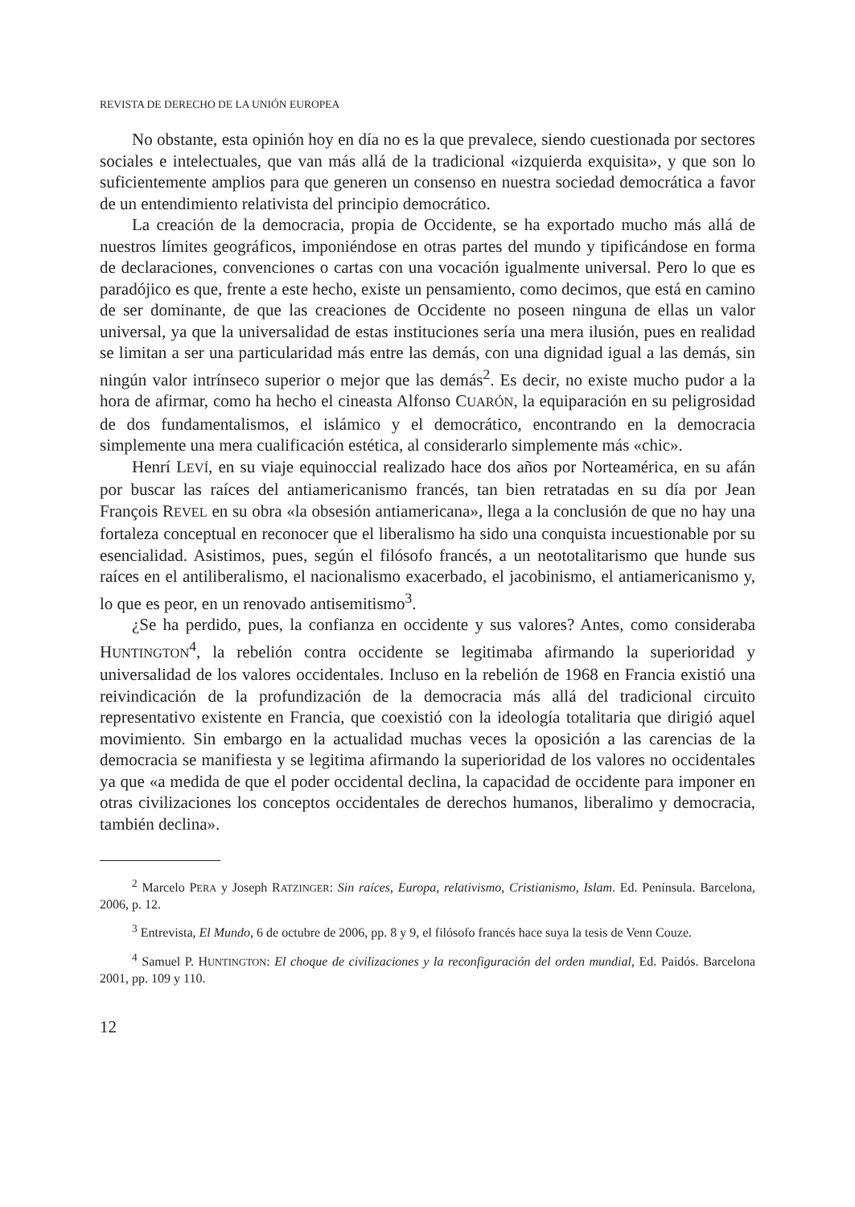REVISTA DE DERECHO DE LA UNIÓN EUROPEA
No obstante, esta opinión hoy en día no es la que prevalece, siendo cuestionada por sectores sociales e intelectuales, que van más allá de la tradicional «izquierda exquisita», y que son lo suficientemente amplios para que generen un consenso en nuestra sociedad democrática a favor de un entendimiento relativista del principio democrático.
La creación de la democracia, propia de Occidente, se ha exportado mucho más allá de nuestros límites geográficos, imponiéndose en otras partes del mundo y tipificándose en forma de declaraciones, convenciones o cartas con una vocación igualmente universal. Pero lo que es paradójico es que, frente a este hecho, existe un pensamiento, como decimos, que está en camino de ser dominante, de que las creaciones de Occidente no poseen ninguna de ellas un valor universal, ya que la universalidad de estas instituciones sería una mera ilusión, pues en realidad se limitan a ser una particularidad más entre las demás, con una dignidad igual a las demás, sin ningún valor intrínseco superior o mejor que las demás<sup>2</sup>. Es decir, no existe mucho pudor a la hora de afirmar, como ha hecho el cineasta Alfonso CUARÓN, la equiparación en su peligrosidad de dos fundamentalismos, el islámico y el democrático, encontrando en la democracia simplemente una mera cualificación estética, al considerarlo simplemente más «chic».
Henrí LEVÍ, en su viaje equinoccial realizado hace dos años por Norteamérica, en su afán por buscar las raíces del antiamericanismo francés, tan bien retratadas en su día por Jean François REVEL en su obra «la obsesión antiamericana», llega a la conclusión de que no hay una fortaleza conceptual en reconocer que el liberalismo ha sido una conquista incuestionable por su esencialidad. Asistimos, pues, según el filósofo francés, a un neototalitarismo que hunde sus raíces en el antiliberalismo, el nacionalismo exacerbado, el jacobinismo, el antiamericanismo y, lo que es peor, en un renovado antisemitismo<sup>3</sup>.
¿Se ha perdido, pues, la confianza en occidente y sus valores? Antes, como consideraba HUNTINGTON<sup>4</sup>, la rebelión contra occidente se legitimaba afirmando la superioridad y universalidad de los valores occidentales. Incluso en la rebelión de 1968 en Francia existió una reivindicación de la profundización de la democracia más allá del tradicional circuito representativo existente en Francia, que coexistió con la ideología totalitaria que dirigió aquel movimiento. Sin embargo en la actualidad muchas veces la oposición a las carencias de la democracia se manifiesta y se legitima afirmando la superioridad de los valores no occidentales ya que «a medida de que el poder occidental declina, la capacidad de occidente para imponer en otras civilizaciones los conceptos occidentales de derechos humanos, liberalimo y democracia, también declina».
<sup>2</sup> Marcelo PERA y Joseph RATZINGER: Sin raíces, Europa, relativismo, Cristianismo, Islam. Ed. Península. Barcelona, 2006, p. 12.
<sup>3</sup> Entrevista, El Mundo, 6 de octubre de 2006, pp. 8 y 9, el filósofo francés hace suya la tesis de Venn Couze.
<sup>4</sup> Samuel P. HUNTINGTON: El choque de civilizaciones y la reconfiguración del orden mundial, Ed. Paidós. Barcelona 2001, pp. 109 y 110.
12